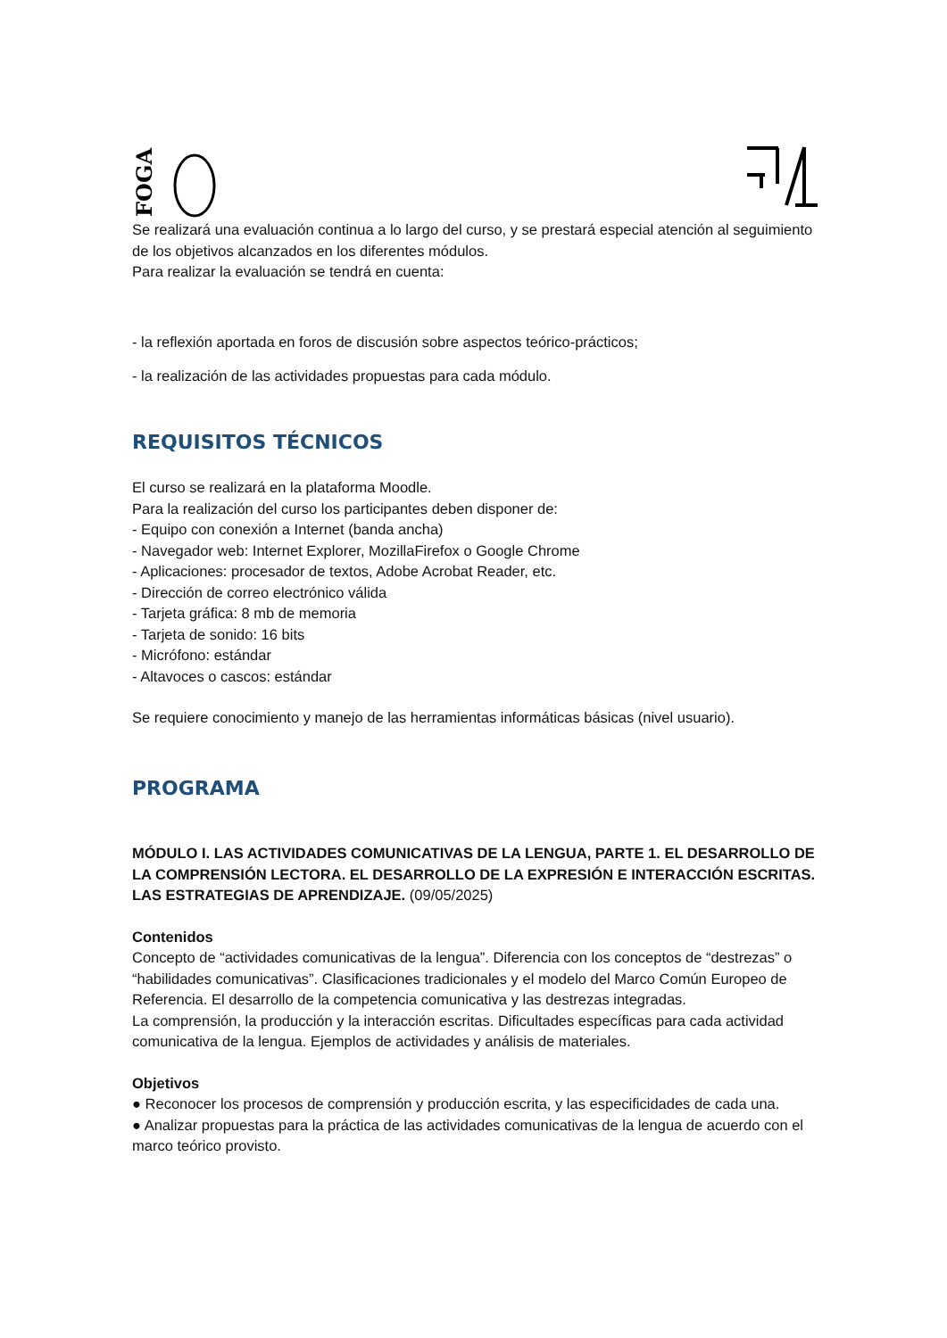FOGA
Se realizará una evaluación continua a lo largo del curso, y se prestará especial atención al seguimiento de los objetivos alcanzados en los diferentes módulos.
Para realizar la evaluación se tendrá en cuenta:
- la reflexión aportada en foros de discusión sobre aspectos teórico-prácticos;
- la realización de las actividades propuestas para cada módulo.
REQUISITOS TÉCNICOS
El curso se realizará en la plataforma Moodle.
Para la realización del curso los participantes deben disponer de:
- Equipo con conexión a Internet (banda ancha)
- Navegador web: Internet Explorer, MozillaFirefox o Google Chrome
- Aplicaciones: procesador de textos, Adobe Acrobat Reader, etc.
- Dirección de correo electrónico válida
- Tarjeta gráfica: 8 mb de memoria
- Tarjeta de sonido: 16 bits
- Micrófono: estándar
- Altavoces o cascos: estándar
Se requiere conocimiento y manejo de las herramientas informáticas básicas (nivel usuario).
PROGRAMA
MÓDULO I. LAS ACTIVIDADES COMUNICATIVAS DE LA LENGUA, PARTE 1. EL DESARROLLO DE LA COMPRENSIÓN LECTORA. EL DESARROLLO DE LA EXPRESIÓN E INTERACCIÓN ESCRITAS. LAS ESTRATEGIAS DE APRENDIZAJE. (09/05/2025)
Contenidos
Concepto de “actividades comunicativas de la lengua”. Diferencia con los conceptos de “destrezas” o “habilidades comunicativas”. Clasificaciones tradicionales y el modelo del Marco Común Europeo de Referencia. El desarrollo de la competencia comunicativa y las destrezas integradas.
La comprensión, la producción y la interacción escritas. Dificultades específicas para cada actividad comunicativa de la lengua. Ejemplos de actividades y análisis de materiales.
Objetivos
● Reconocer los procesos de comprensión y producción escrita, y las especificidades de cada una.
● Analizar propuestas para la práctica de las actividades comunicativas de la lengua de acuerdo con el marco teórico provisto.